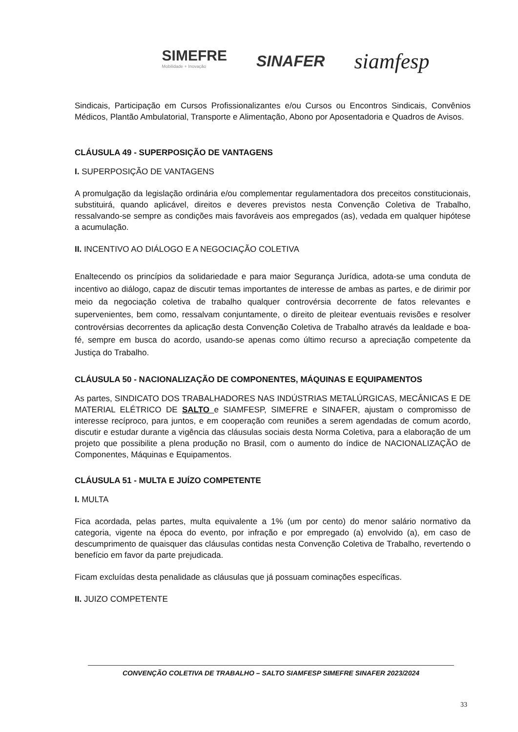SIMEFRE
Mobilidade + Inovação
SINAFER
siamfesp
Sindicais, Participação em Cursos Profissionalizantes e/ou Cursos ou Encontros Sindicais, Convênios Médicos, Plantão Ambulatorial, Transporte e Alimentação, Abono por Aposentadoria e Quadros de Avisos.
CLÁUSULA 49 - SUPERPOSIÇÃO DE VANTAGENS
I. SUPERPOSIÇÃO DE VANTAGENS
A promulgação da legislação ordinária e/ou complementar regulamentadora dos preceitos constitucionais, substituirá, quando aplicável, direitos e deveres previstos nesta Convenção Coletiva de Trabalho, ressalvando-se sempre as condições mais favoráveis aos empregados (as), vedada em qualquer hipótese a acumulação.
II. INCENTIVO AO DIÁLOGO E A NEGOCIAÇÃO COLETIVA
Enaltecendo os princípios da solidariedade e para maior Segurança Jurídica, adota-se uma conduta de incentivo ao diálogo, capaz de discutir temas importantes de interesse de ambas as partes, e de dirimir por meio da negociação coletiva de trabalho qualquer controvérsia decorrente de fatos relevantes e supervenientes, bem como, ressalvam conjuntamente, o direito de pleitear eventuais revisões e resolver controvérsias decorrentes da aplicação desta Convenção Coletiva de Trabalho através da lealdade e boa-fé, sempre em busca do acordo, usando-se apenas como último recurso a apreciação competente da Justiça do Trabalho.
CLÁUSULA 50 - NACIONALIZAÇÃO DE COMPONENTES, MÁQUINAS E EQUIPAMENTOS
As partes, SINDICATO DOS TRABALHADORES NAS INDÚSTRIAS METALÚRGICAS, MECÂNICAS E DE MATERIAL ELÉTRICO DE SALTO e SIAMFESP, SIMEFRE e SINAFER, ajustam o compromisso de interesse recíproco, para juntos, e em cooperação com reuniões a serem agendadas de comum acordo, discutir e estudar durante a vigência das cláusulas sociais desta Norma Coletiva, para a elaboração de um projeto que possibilite a plena produção no Brasil, com o aumento do índice de NACIONALIZAÇÃO de Componentes, Máquinas e Equipamentos.
CLÁUSULA 51 - MULTA E JUÍZO COMPETENTE
I. MULTA
Fica acordada, pelas partes, multa equivalente a 1% (um por cento) do menor salário normativo da categoria, vigente na época do evento, por infração e por empregado (a) envolvido (a), em caso de descumprimento de quaisquer das cláusulas contidas nesta Convenção Coletiva de Trabalho, revertendo o benefício em favor da parte prejudicada.
Ficam excluídas desta penalidade as cláusulas que já possuam cominações específicas.
II. JUIZO COMPETENTE
CONVENÇÃO COLETIVA DE TRABALHO – SALTO SIAMFESP SIMEFRE SINAFER 2023/2024
33